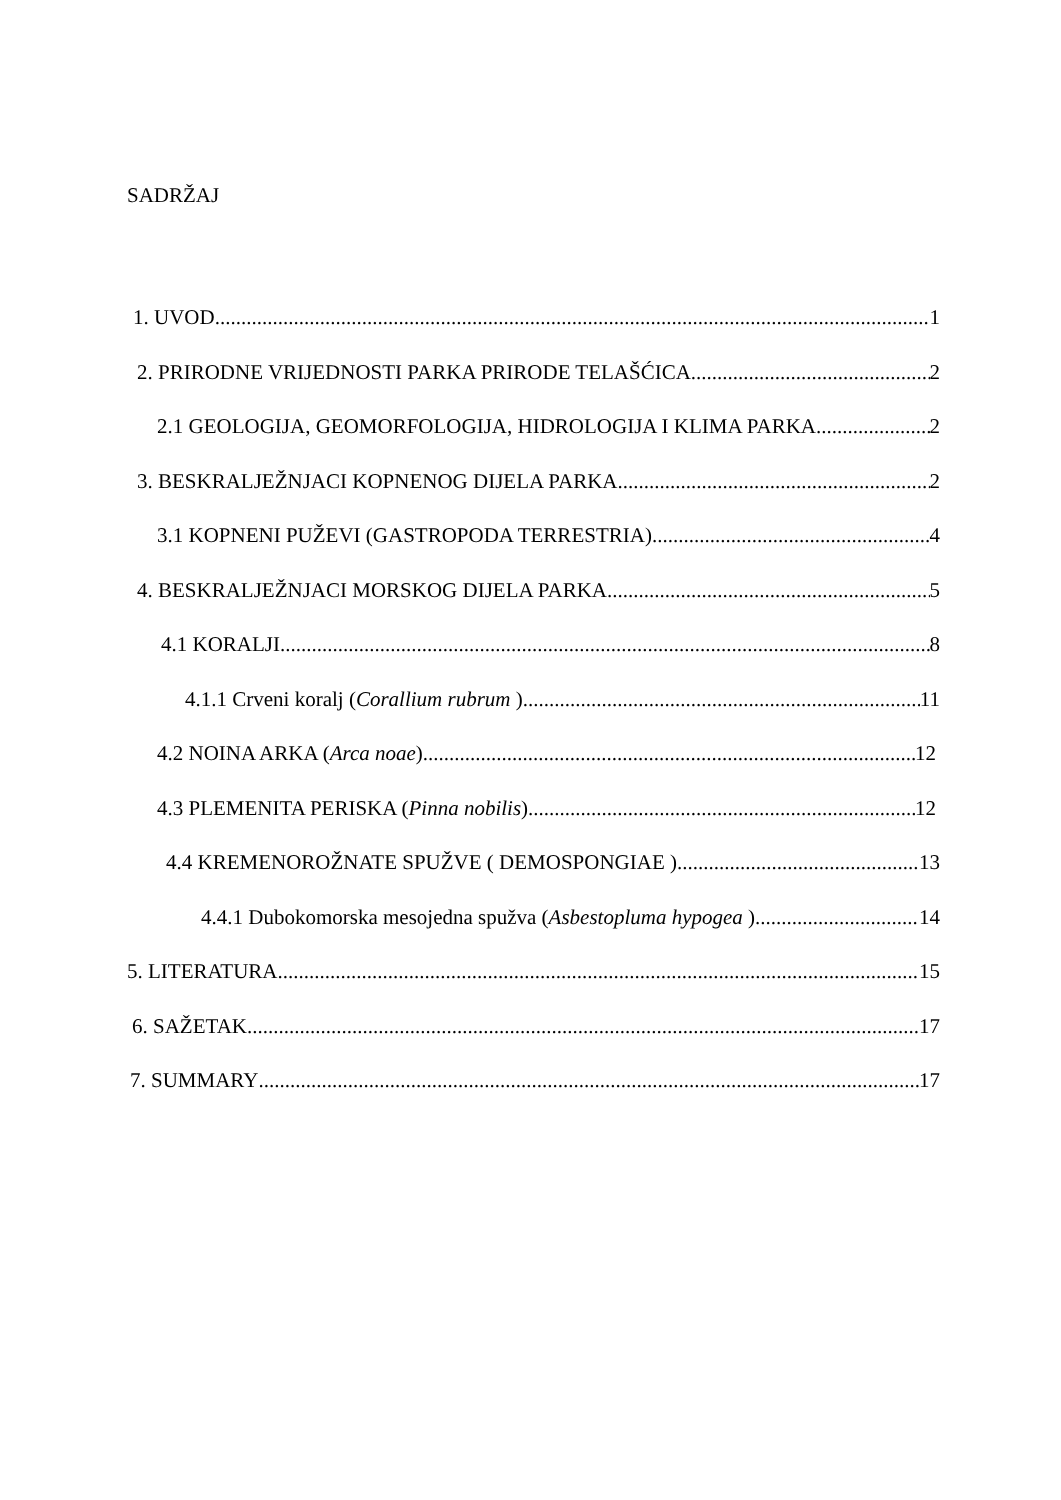SADRŽAJ
1. UVOD 1
2. PRIRODNE VRIJEDNOSTI PARKA PRIRODE TELAŠĆICA 2
2.1 GEOLOGIJA, GEOMORFOLOGIJA, HIDROLOGIJA I KLIMA PARKA 2
3. BESKRALJEŽNJACI KOPNENOG DIJELA PARKA 2
3.1 KOPNENI PUŽEVI (GASTROPODA TERRESTRIA) 4
4. BESKRALJEŽNJACI MORSKOG DIJELA PARKA 5
4.1 KORALJI 8
4.1.1 Crveni koralj (Corallium rubrum ) 11
4.2 NOINA ARKA (Arca noae) 12
4.3 PLEMENITA PERISKA (Pinna nobilis) 12
4.4 KREMENOROŽNATE SPUŽVE ( DEMOSPONGIAE ) 13
4.4.1 Dubokomorska mesojedna spužva (Asbestopluma hypogea ) 14
5. LITERATURA 15
6. SAŽETAK 17
7. SUMMARY 17